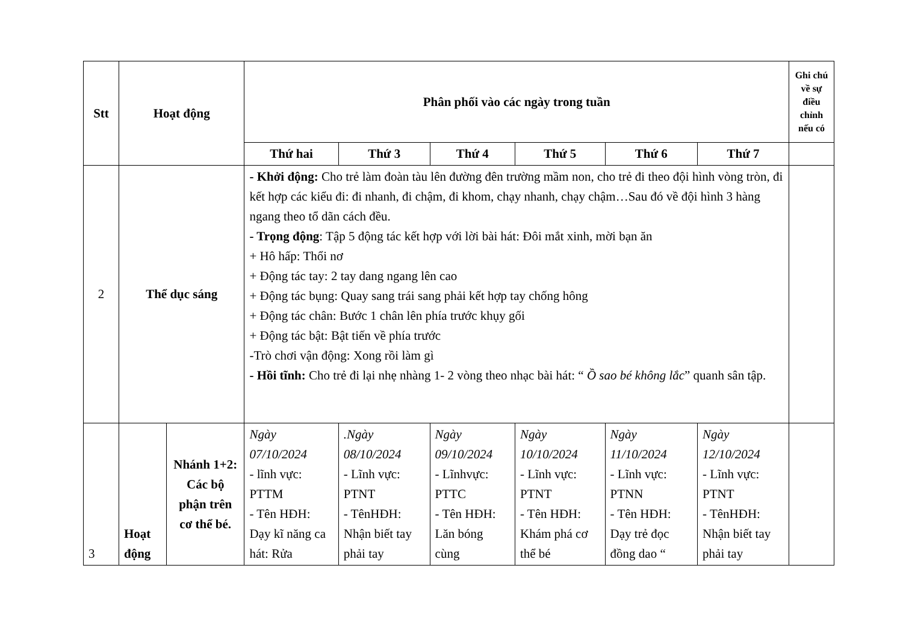| Stt | Hoạt động | | Phân phối vào các ngày trong tuần | | | | | | Ghi chú về sự điều chỉnh nếu có |
| --- | --- | --- | --- | --- | --- | --- | --- | --- | --- |
| | | | Thứ hai | Thứ 3 | Thứ 4 | Thứ 5 | Thứ 6 | Thứ 7 | |
| 2 | Thể dục sáng | | - Khởi động: Cho trẻ làm đoàn tàu lên đường đên trường mầm non, cho trẻ đi theo đội hình vòng tròn, đi kết hợp các kiểu đi: đi nhanh, đi chậm, đi khom, chạy nhanh, chạy chậm…Sau đó về đội hình 3 hàng ngang theo tổ dãn cách đều. - Trọng động : Tập 5 động tác kết hợp với lời bài hát: Đôi mắt xinh, mời bạn ăn + Hô hấp: Thổi nơ + Động tác tay: 2 tay dang ngang lên cao + Động tác bụng: Quay sang trái sang phải kết hợp tay chống hông + Động tác chân: Bước 1 chân lên phía trước khụy gối + Động tác bật: Bật tiến về phía trước -Trò chơi vận động: Xong rồi làm gì - Hồi tĩnh: Cho trẻ đi lại nhẹ nhàng 1- 2 vòng theo nhạc bài hát: “ Ồ sao bé không lắc ” quanh sân tập. | | | | | | |
| 3 | Hoạt động | Nhánh 1+2: Các bộ phận trên cơ thể bé. | Ngày 07/10/2024 - lĩnh vực: PTTM - Tên HĐH: Dạy kĩ năng ca hát: Rửa | .Ngày 08/10/2024 - Lĩnh vực: PTNT - TênHĐH: Nhận biết tay phải tay | Ngày 09/10/2024 - Lĩnhvực: PTTC - Tên HĐH: Lăn bóng cùng | Ngày 10/10/2024 - Lĩnh vực: PTNT - Tên HĐH: Khám phá cơ thể bé | Ngày 11/10/2024 - Lĩnh vực: PTNN - Tên HĐH: Dạy trẻ đọc đồng dao “ | Ngày 12/10/2024 - Lĩnh vực: PTNT - TênHĐH: Nhận biết tay phải tay | |